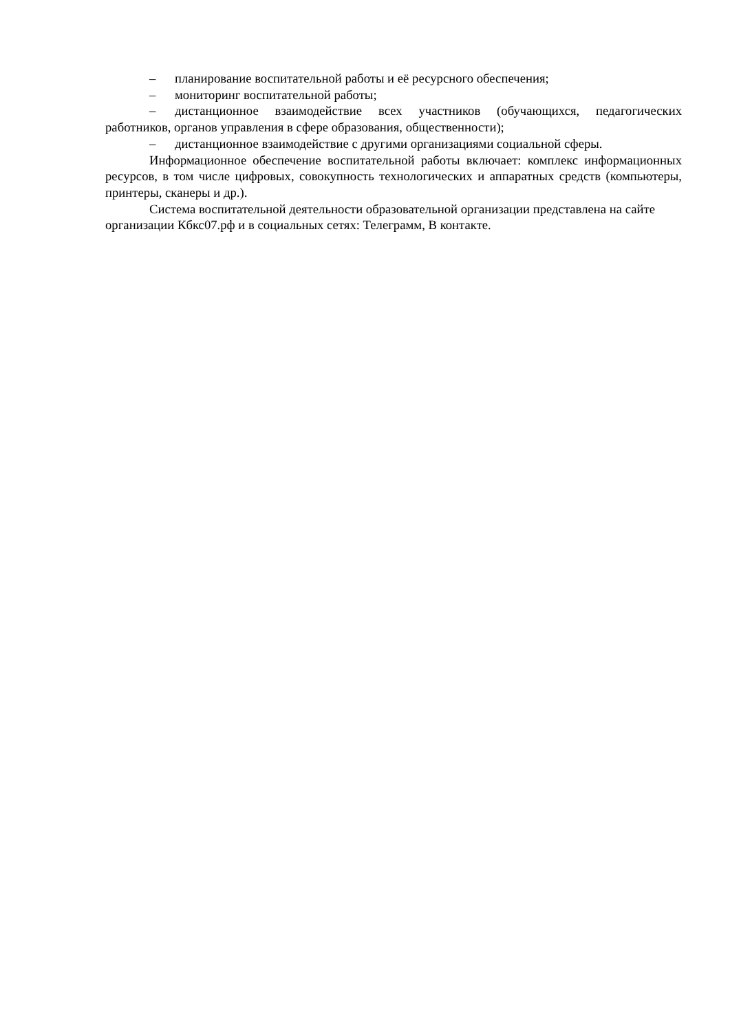– планирование воспитательной работы и её ресурсного обеспечения;
– мониторинг воспитательной работы;
– дистанционное взаимодействие всех участников (обучающихся, педагогических работников, органов управления в сфере образования, общественности);
– дистанционное взаимодействие с другими организациями социальной сферы.
Информационное обеспечение воспитательной работы включает: комплекс информационных ресурсов, в том числе цифровых, совокупность технологических и аппаратных средств (компьютеры, принтеры, сканеры и др.).
Система воспитательной деятельности образовательной организации представлена на сайте организации Кбкс07.рф и в социальных сетях: Телеграмм, В контакте.